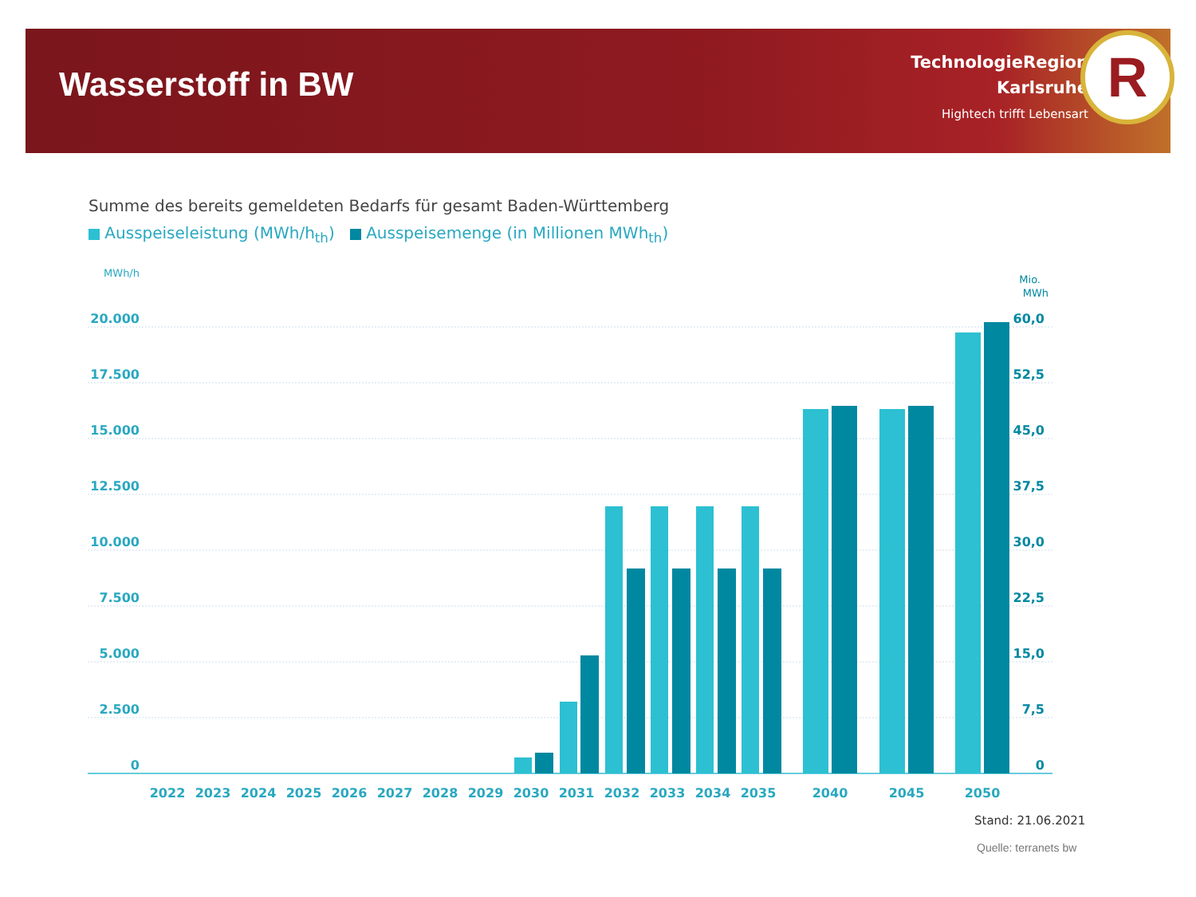Wasserstoff in BW
TechnologieRegion
Karlsruhe
Hightech trifft Lebensart
R
Summe des bereits gemeldeten Bedarfs für gesamt Baden-Württemberg
Ausspeiseleistung (MWh/h<sub>th</sub>) Ausspeisemenge (in Millionen MWh<sub>th</sub>)
MWh/h
20.000
17.500
15.000
12.500
10.000
7.500
5.000
2.500
0
Mio.
MWh
60,0
52,5
45,0
37,5
30,0
22,5
15,0
7,5
0
2022
2023
2024
2025
2026
2027
2028
2029
2030
2031
2032
2033
2034
2035
2040
2045
2050
Stand: 21.06.2021
Quelle: terranets bw